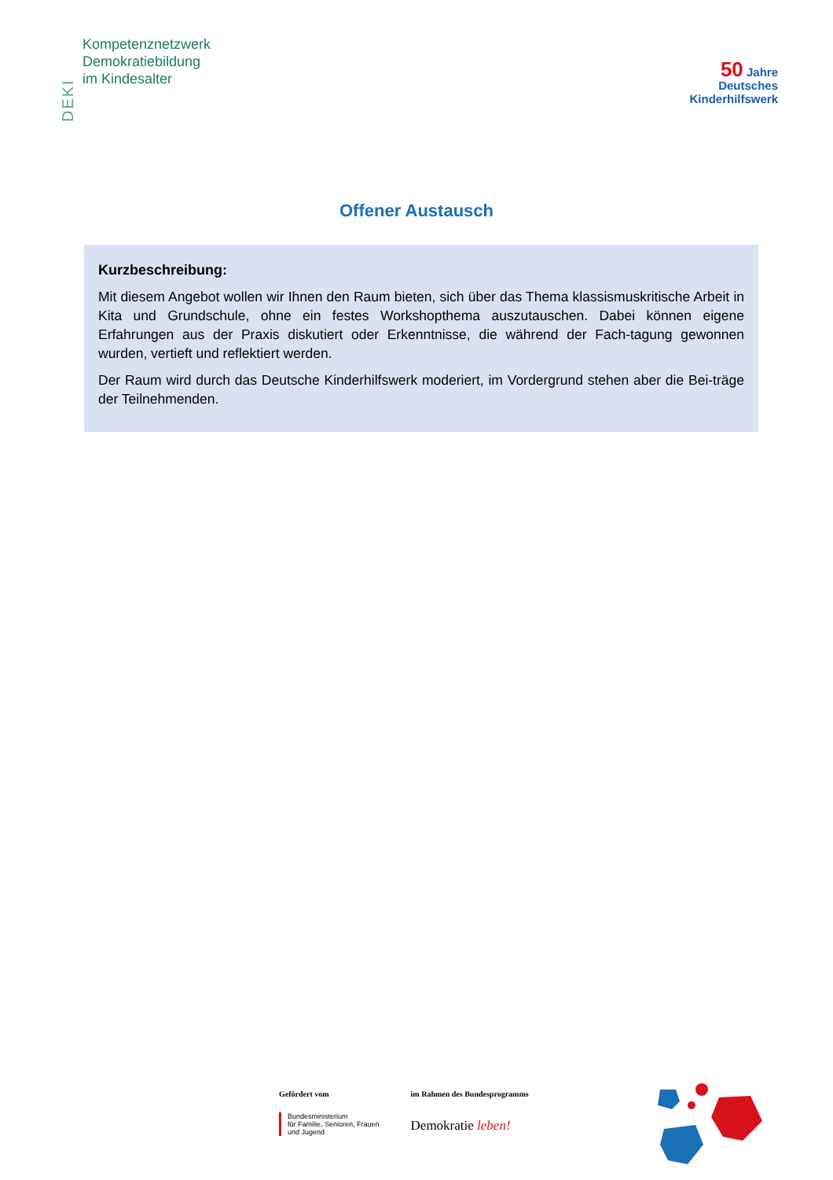DEKI
Kompetenznetzwerk
Demokratiebildung
im Kindesalter
50 Jahre
Deutsches
Kinderhilfswerk
Offener Austausch
Kurzbeschreibung:
Mit diesem Angebot wollen wir Ihnen den Raum bieten, sich über das Thema klassismuskritische Arbeit in Kita und Grundschule, ohne ein festes Workshopthema auszutauschen. Dabei können eigene Erfahrungen aus der Praxis diskutiert oder Erkenntnisse, die während der Fach-tagung gewonnen wurden, vertieft und reflektiert werden.
Der Raum wird durch das Deutsche Kinderhilfswerk moderiert, im Vordergrund stehen aber die Bei-träge der Teilnehmenden.
Gefördert vom
Bundesministerium
für Familie, Senioren, Frauen
und Jugend
im Rahmen des Bundesprogramms
Demokratie leben!